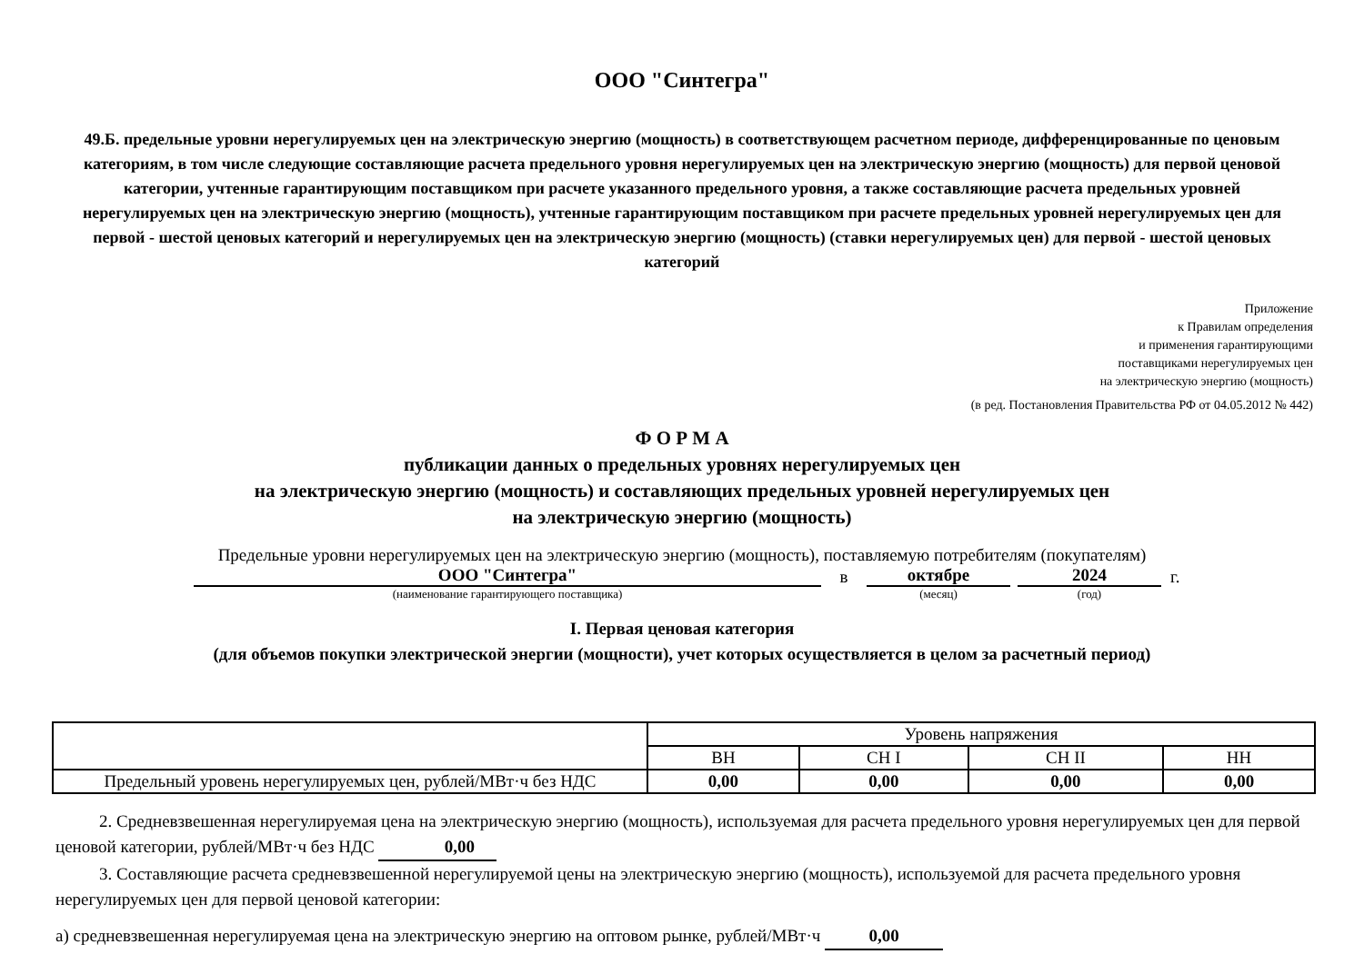ООО "Синтегра"
49.Б. предельные уровни нерегулируемых цен на электрическую энергию (мощность) в соответствующем расчетном периоде, дифференцированные по ценовым категориям, в том числе следующие составляющие расчета предельного уровня нерегулируемых цен на электрическую энергию (мощность) для первой ценовой категории, учтенные гарантирующим поставщиком при расчете указанного предельного уровня, а также составляющие расчета предельных уровней нерегулируемых цен на электрическую энергию (мощность), учтенные гарантирующим поставщиком при расчете предельных уровней нерегулируемых цен для первой - шестой ценовых категорий и нерегулируемых цен на электрическую энергию (мощность) (ставки нерегулируемых цен) для первой - шестой ценовых категорий
Приложение
к Правилам определения
и применения гарантирующими
поставщиками нерегулируемых цен
на электрическую энергию (мощность)
(в ред. Постановления Правительства РФ от 04.05.2012 № 442)
Ф О Р М А
публикации данных о предельных уровнях нерегулируемых цен
на электрическую энергию (мощность) и составляющих предельных уровней нерегулируемых цен
на электрическую энергию (мощность)
Предельные уровни нерегулируемых цен на электрическую энергию (мощность), поставляемую потребителям (покупателям)
ООО "Синтегра" в октябре 2024 г.
(наименование гарантирующего поставщика) (месяц) (год)
I. Первая ценовая категория
(для объемов покупки электрической энергии (мощности), учет которых осуществляется в целом за расчетный период)
| | Уровень напряжения | | | |
| --- | --- | --- | --- | --- |
| | ВН | СН I | СН II | НН |
| Предельный уровень нерегулируемых цен, рублей/МВт·ч без НДС | 0,00 | 0,00 | 0,00 | 0,00 |
2. Средневзвешенная нерегулируемая цена на электрическую энергию (мощность), используемая для расчета предельного уровня нерегулируемых цен для первой ценовой категории, рублей/МВт·ч без НДС 0,00
3. Составляющие расчета средневзвешенной нерегулируемой цены на электрическую энергию (мощность), используемой для расчета предельного уровня нерегулируемых цен для первой ценовой категории:
а) средневзвешенная нерегулируемая цена на электрическую энергию на оптовом рынке, рублей/МВт·ч 0,00